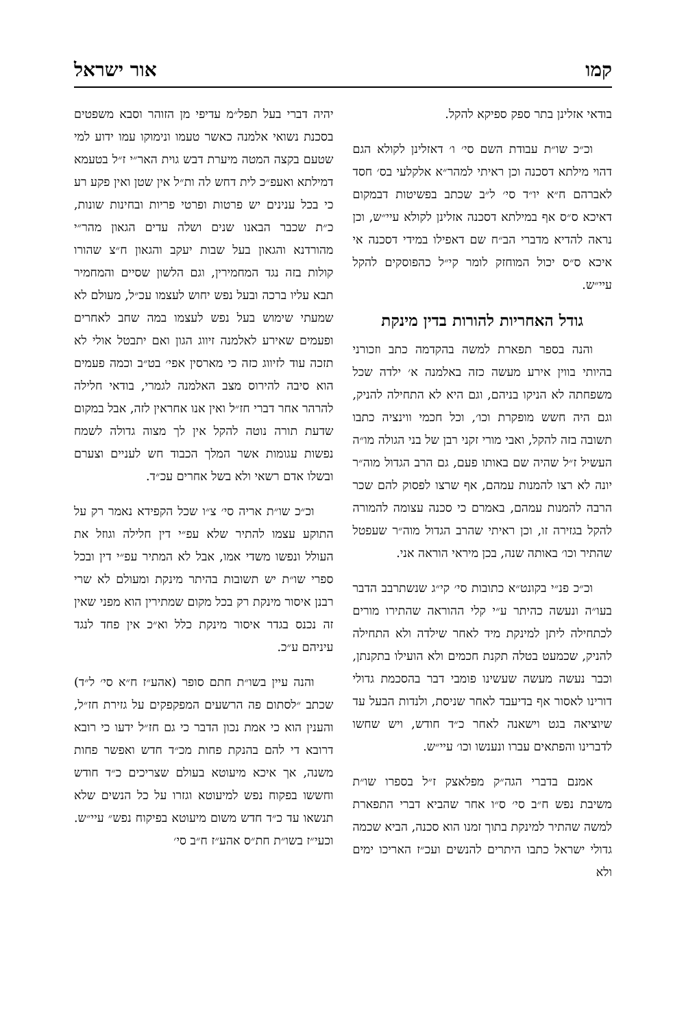קמו אור ישראל
בודאי אזלינן בתר ספק ספיקא להקל.
וכ״כ שו״ת עבודת השם סי׳ ו׳ דאזלינן לקולא הגם דהוי מילתא דסכנה וכן ראיתי למהר״א אלקלעי בס׳ חסד לאברהם ח״א יו״ד סי׳ ל״ב שכתב בפשיטות דבמקום דאיכא ס״ס אף במילתא דסכנה אזלינן לקולא עיי״ש, וכן נראה להדיא מדברי הב״ח שם דאפילו במידי דסכנה אי איכא ס״ס יכול המוחזק לומר קי״ל כהפוסקים להקל עיי״ש.
גודל האחריות להורות בדין מינקת
והנה בספר תפארת למשה בהקדמה כתב וזכורני בהיותי בווין אירע מעשה כזה באלמנה א׳ ילדה שכל משפחתה לא הניקו בניהם, וגם היא לא התחילה להניק, וגם היה חשש מופקרת וכו׳, וכל חכמי ווינציה כתבו תשובה בזה להקל, ואבי מורי זקני רבן של בני הגולה מו״ה העשיל ז״ל שהיה שם באותו פעם, גם הרב הגדול מוה״ר יונה לא רצו להמנות עמהם, אף שרצו לפסוק להם שכר הרבה להמנות עמהם, באמרם כי סכנה עצומה להמורה להקל בגזירה זו, וכן ראיתי שהרב הגדול מוה״ר שעפטל שהתיר וכו׳ באותה שנה, בכן מיראי הוראה אני.
וכ״כ פנ״י בקונט״א כתובות סי׳ קי״ג שנשתרבב הדבר בעו״ה ונעשה כהיתר ע״י קלי ההוראה שהתירו מורים לכתחילה ליתן למינקת מיד לאחר שילדה ולא התחילה להניק, שכמעט בטלה תקנת חכמים ולא הועילו בתקנתן, וכבר נעשה מעשה שעשינו פומבי דבר בהסכמת גדולי דורינו לאסור אף בדיעבד לאחר שניסת, ולנדות הבעל עד שיוציאה בגט וישאנה לאחר כ״ד חודש, ויש שחשו לדברינו והפתאים עברו ונענשו וכו׳ עיי״ש.
אמנם בדברי הגה״ק מפלאצק ז״ל בספרו שו״ת משיבת נפש ח״ב סי׳ ס״ו אחר שהביא דברי התפארת למשה שהתיר למינקת בתוך זמנו הוא סכנה, הביא שכמה גדולי ישראל כתבו היתרים להנשים ועכ״ז האריכו ימים ולא
יהיה דברי בעל תפל״מ עדיפי מן הזוהר וסבא משפטים בסכנת נשואי אלמנה כאשר טעמו ונימוקו עמו ידוע למי שטעם בקצה המטה מיערת דבש גוית האר״י ז״ל בטעמא דמילתא ואעפ״כ לית דחש לה ות״ל אין שטן ואין פקע רע כי בכל ענינים יש פרטות ופרטי פריות ובחינות שונות, כ״ת שכבר הבאנו שנים ושלה עדים הגאון מהר״י מהורדנא והגאון בעל שבות יעקב והגאון ח״צ שהורו קולות בזה נגד המחמירין, וגם הלשון שסיים והמחמיר תבא עליו ברכה ובעל נפש יחוש לעצמו עכ״ל, מעולם לא שמעתי שימוש בעל נפש לעצמו במה שחב לאחרים ופעמים שאירע לאלמנה זיווג הגון ואם יתבטל אולי לא תזכה עוד לזיווג כזה כי מארסין אפי׳ בט״ב וכמה פעמים הוא סיבה להירוס מצב האלמנה לגמרי, בודאי חלילה להרהר אחר דברי חז״ל ואין אנו אחראין לזה, אבל במקום שדעת תורה נוטה להקל אין לך מצוה גדולה לשמח נפשות עגומות אשר המלך הכבוד חש לעניים וצערם ובשלו אדם רשאי ולא בשל אחרים עכ״ד.
וכ״כ שו״ת אריה סי׳ צ״ו שכל הקפידא נאמר רק על התוקע עצמו להתיר שלא עפ״י דין חלילה וגוזל את העולל ונפשו משדי אמו, אבל לא המתיר עפ״י דין ובכל ספרי שו״ת יש תשובות בהיתר מינקת ומעולם לא שרי רבנן איסור מינקת רק בכל מקום שמתירין הוא מפני שאין זה נכנס בגדר איסור מינקת כלל וא״כ אין פחד לנגד עיניהם ע״כ.
והנה עיין בשו״ת חתם סופר (אהע״ז ח״א סי׳ ל״ד) שכתב ״לסתום פה הרשעים המפקפקים על גזירת חז״ל, והענין הוא כי אמת נכון הדבר כי גם חז״ל ידעו כי רובא דרובא די להם בהנקת פחות מכ״ד חדש ואפשר פחות משנה, אך איכא מיעוטא בעולם שצריכים כ״ד חודש וחששו בפקוח נפש למיעוטא וגזרו על כל הנשים שלא תנשאו עד כ״ד חדש משום מיעוטא בפיקוח נפש״ עיי״ש. וכעי״ז בשו״ת חת״ס אהע״ז ח״ב סי׳